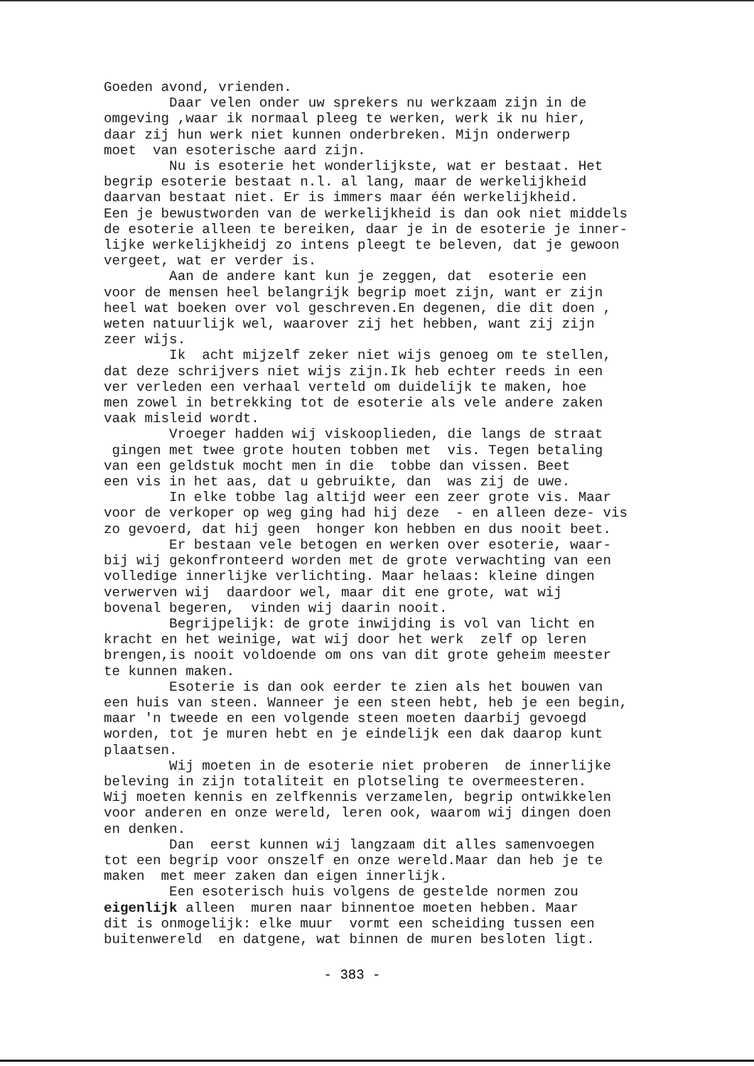Goeden avond, vrienden. Daar velen onder uw sprekers nu werkzaam zijn in de omgeving ,waar ik normaal pleeg te werken, werk ik nu hier, daar zij hun werk niet kunnen onderbreken. Mijn onderwerp moet van esoterische aard zijn. Nu is esoterie het wonderlijkste, wat er bestaat. Het begrip esoterie bestaat n.l. al lang, maar de werkelijkheid daarvan bestaat niet. Er is immers maar één werkelijkheid. Een je bewustworden van de werkelijkheid is dan ook niet middels de esoterie alleen te bereiken, daar je in de esoterie je inner- lijke werkelijkheidj zo intens pleegt te beleven, dat je gewoon vergeet, wat er verder is. Aan de andere kant kun je zeggen, dat esoterie een voor de mensen heel belangrijk begrip moet zijn, want er zijn heel wat boeken over vol geschreven.En degenen, die dit doen , weten natuurlijk wel, waarover zij het hebben, want zij zijn zeer wijs. Ik acht mijzelf zeker niet wijs genoeg om te stellen, dat deze schrijvers niet wijs zijn.Ik heb echter reeds in een ver verleden een verhaal verteld om duidelijk te maken, hoe men zowel in betrekking tot de esoterie als vele andere zaken vaak misleid wordt. Vroeger hadden wij viskooplieden, die langs de straat gingen met twee grote houten tobben met vis. Tegen betaling van een geldstuk mocht men in die tobbe dan vissen. Beet een vis in het aas, dat u gebruikte, dan was zij de uwe. In elke tobbe lag altijd weer een zeer grote vis. Maar voor de verkoper op weg ging had hij deze - en alleen deze- vis zo gevoerd, dat hij geen honger kon hebben en dus nooit beet. Er bestaan vele betogen en werken over esoterie, waar- bij wij gekonfronteerd worden met de grote verwachting van een volledige innerlijke verlichting. Maar helaas: kleine dingen verwerven wij daardoor wel, maar dit ene grote, wat wij bovenal begeren, vinden wij daarin nooit. Begrijpelijk: de grote inwijding is vol van licht en kracht en het weinige, wat wij door het werk zelf op leren brengen,is nooit voldoende om ons van dit grote geheim meester te kunnen maken. Esoterie is dan ook eerder te zien als het bouwen van een huis van steen. Wanneer je een steen hebt, heb je een begin, maar 'n tweede en een volgende steen moeten daarbij gevoegd worden, tot je muren hebt en je eindelijk een dak daarop kunt plaatsen. Wij moeten in de esoterie niet proberen de innerlijke beleving in zijn totaliteit en plotseling te overmeesteren. Wij moeten kennis en zelfkennis verzamelen, begrip ontwikkelen voor anderen en onze wereld, leren ook, waarom wij dingen doen en denken. Dan eerst kunnen wij langzaam dit alles samenvoegen tot een begrip voor onszelf en onze wereld.Maar dan heb je te maken met meer zaken dan eigen innerlijk. Een esoterisch huis volgens de gestelde normen zou eigenlijk alleen muren naar binnentoe moeten hebben. Maar dit is onmogelijk: elke muur vormt een scheiding tussen een buitenwereld en datgene, wat binnen de muren besloten ligt.
- 383 -